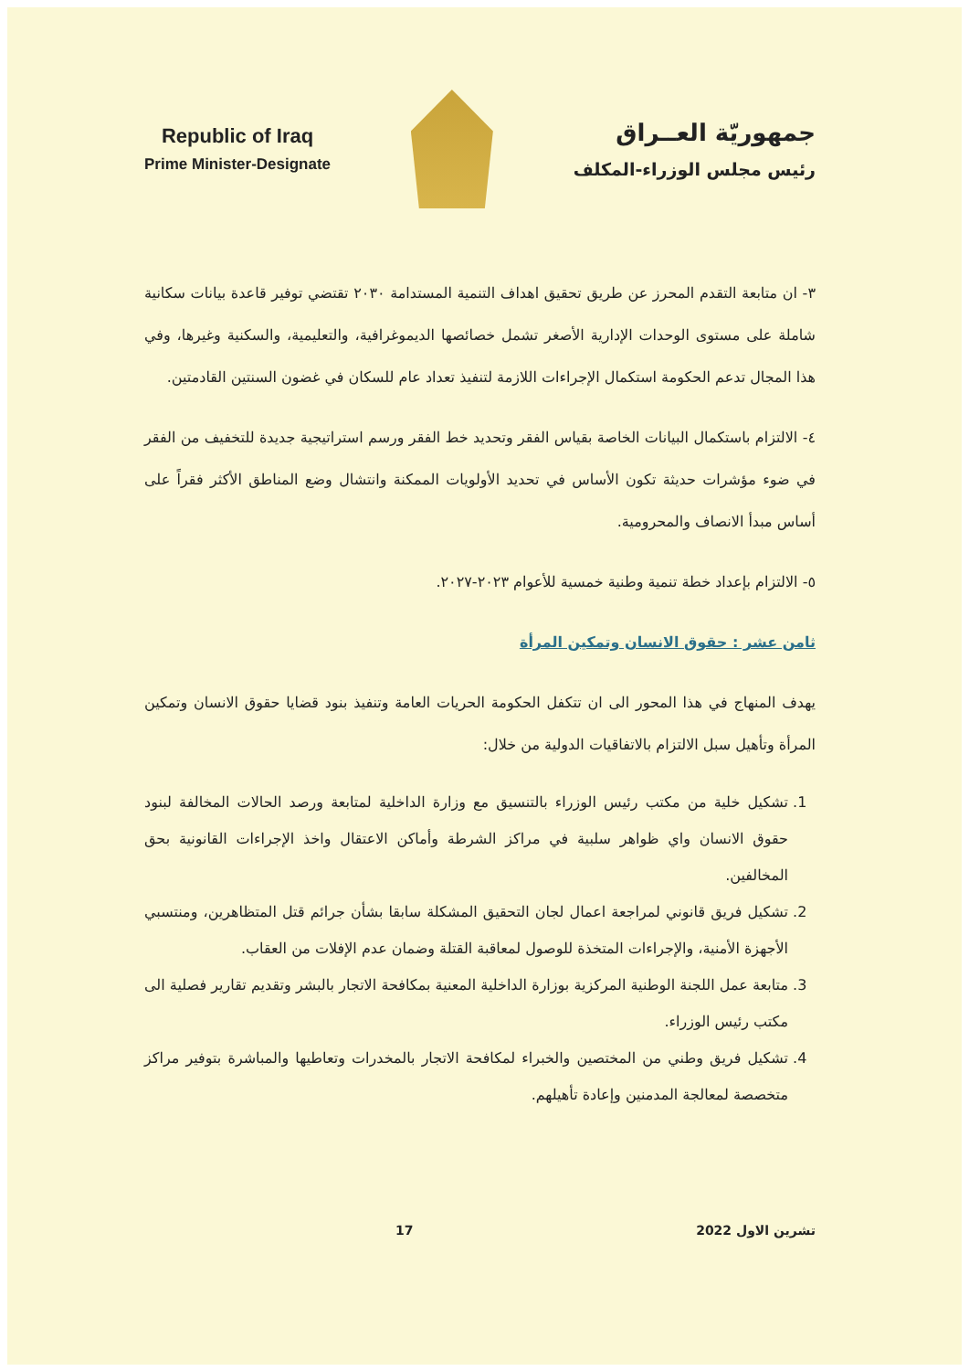Republic of Iraq
Prime Minister-Designate
جمهوريّة العــراق
رئيس مجلس الوزراء-المكلف
٣- ان متابعة التقدم المحرز عن طريق تحقيق اهداف التنمية المستدامة ٢٠٣٠ تقتضي توفير قاعدة بيانات سكانية شاملة على مستوى الوحدات الإدارية الأصغر تشمل خصائصها الديموغرافية، والتعليمية، والسكنية وغيرها، وفي هذا المجال تدعم الحكومة استكمال الإجراءات اللازمة لتنفيذ تعداد عام للسكان في غضون السنتين القادمتين.
٤- الالتزام باستكمال البيانات الخاصة بقياس الفقر وتحديد خط الفقر ورسم استراتيجية جديدة للتخفيف من الفقر في ضوء مؤشرات حديثة تكون الأساس في تحديد الأولويات الممكنة وانتشال وضع المناطق الأكثر فقراً على أساس مبدأ الانصاف والمحرومية.
٥- الالتزام بإعداد خطة تنمية وطنية خمسية للأعوام ٢٠٢٣-٢٠٢٧.
ثامن عشر : حقوق الانسان وتمكين المرأة
يهدف المنهاج في هذا المحور الى ان تتكفل الحكومة الحريات العامة وتنفيذ بنود قضايا حقوق الانسان وتمكين المرأة وتأهيل سبل الالتزام بالاتفاقيات الدولية من خلال:
1. تشكيل خلية من مكتب رئيس الوزراء بالتنسيق مع وزارة الداخلية لمتابعة ورصد الحالات المخالفة لبنود حقوق الانسان واي ظواهر سلبية في مراكز الشرطة وأماكن الاعتقال واخذ الإجراءات القانونية بحق المخالفين.
2. تشكيل فريق قانوني لمراجعة اعمال لجان التحقيق المشكلة سابقا بشأن جرائم قتل المتظاهرين، ومنتسبي الأجهزة الأمنية، والإجراءات المتخذة للوصول لمعاقبة القتلة وضمان عدم الإفلات من العقاب.
3. متابعة عمل اللجنة الوطنية المركزية بوزارة الداخلية المعنية بمكافحة الاتجار بالبشر وتقديم تقارير فصلية الى مكتب رئيس الوزراء.
4. تشكيل فريق وطني من المختصين والخبراء لمكافحة الاتجار بالمخدرات وتعاطيها والمباشرة بتوفير مراكز متخصصة لمعالجة المدمنين وإعادة تأهيلهم.
تشرين الاول 2022 17